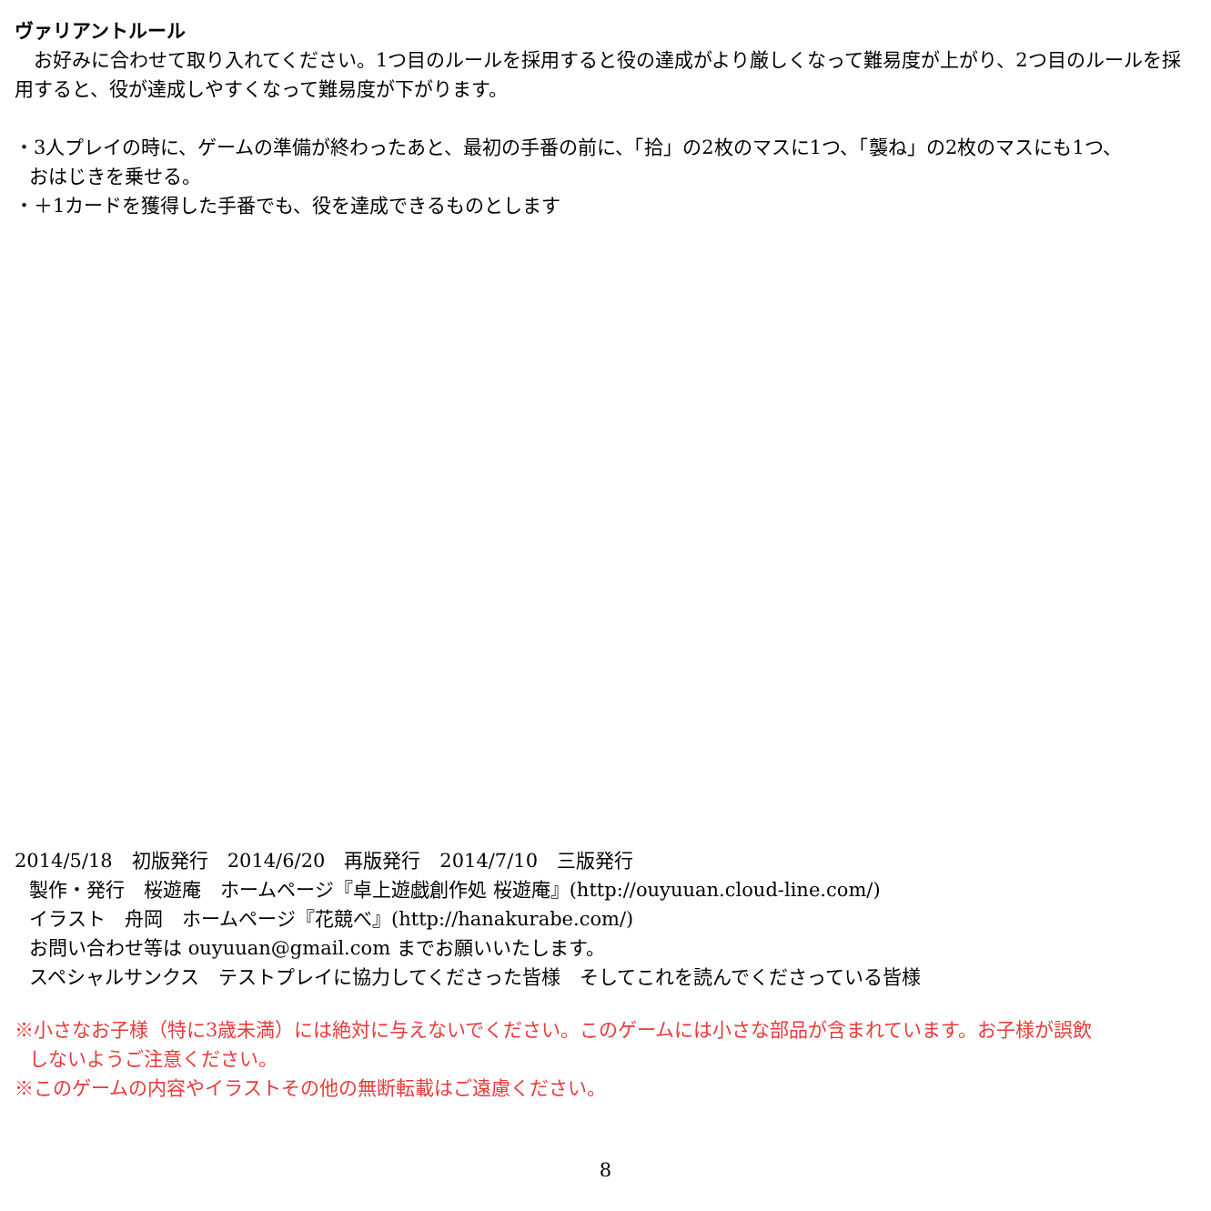ヴァリアントルール
　お好みに合わせて取り入れてください。1つ目のルールを採用すると役の達成がより厳しくなって難易度が上がり、2つ目のルールを採用すると、役が達成しやすくなって難易度が下がります。
・3人プレイの時に、ゲームの準備が終わったあと、最初の手番の前に、「拾」の2枚のマスに1つ、「襲ね」の2枚のマスにも1つ、
おはじきを乗せる。
・＋1カードを獲得した手番でも、役を達成できるものとします
2014/5/18　初版発行　2014/6/20　再版発行　2014/7/10　三版発行
製作・発行　桜遊庵　ホームページ『卓上遊戯創作処 桜遊庵』(http://ouyuuan.cloud-line.com/)
イラスト　舟岡　ホームページ『花競べ』(http://hanakurabe.com/)
お問い合わせ等は ouyuuan@gmail.com までお願いいたします。
スペシャルサンクス　テストプレイに協力してくださった皆様　そしてこれを読んでくださっている皆様
※小さなお子様（特に3歳未満）には絶対に与えないでください。このゲームには小さな部品が含まれています。お子様が誤飲
しないようご注意ください。
※このゲームの内容やイラストその他の無断転載はご遠慮ください。
8